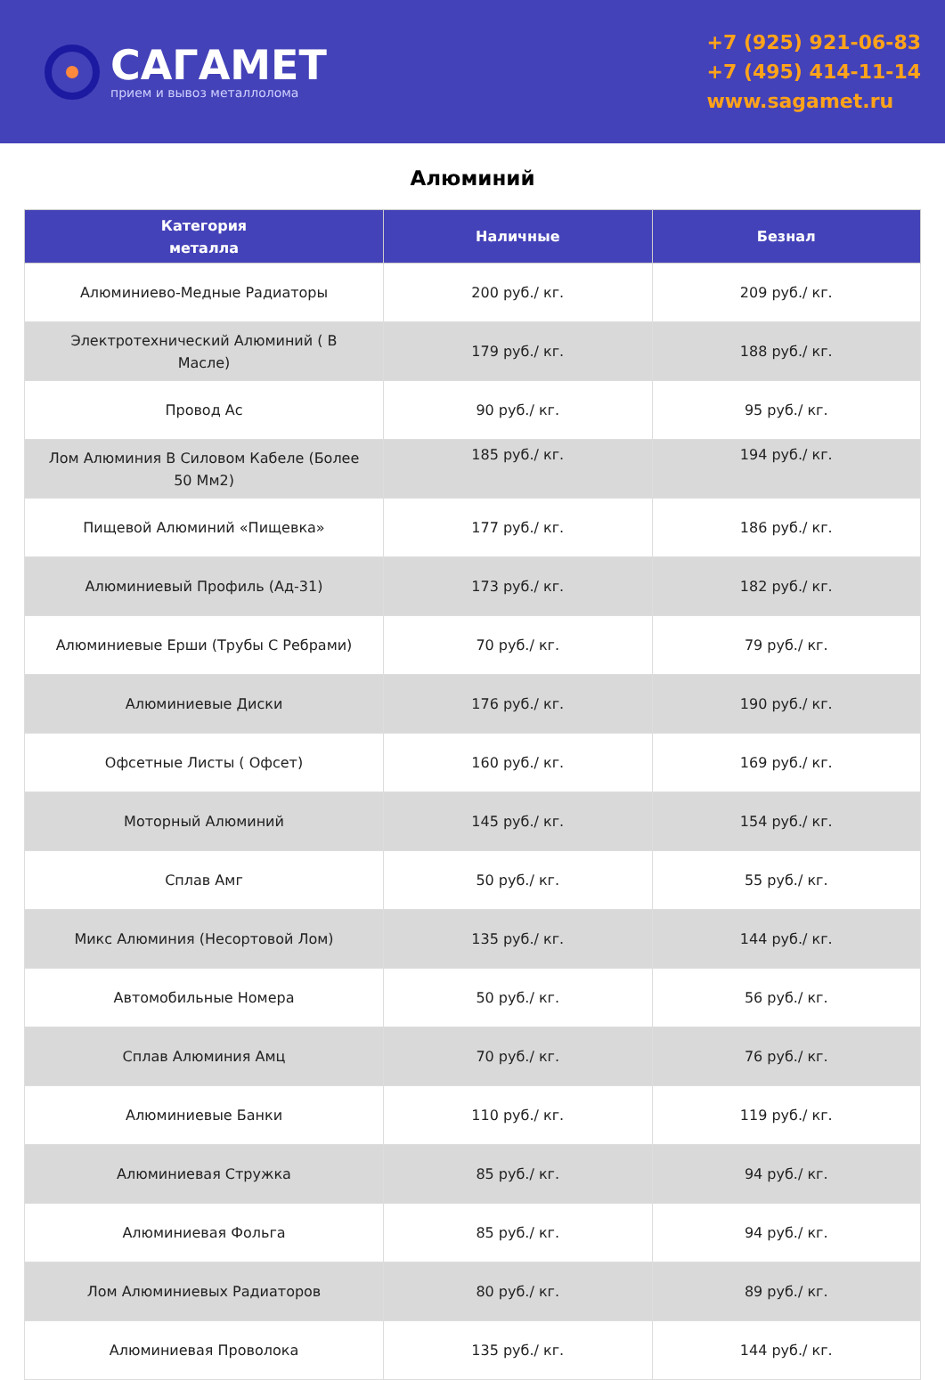САГАМЕТ
прием и вывоз металлолома
+7 (925) 921-06-83
+7 (495) 414-11-14
www.sagamet.ru
Алюминий
| Категория металла | Наличные | Безнал |
| --- | --- | --- |
| Алюминиево-Медные Радиаторы | 200 руб./ кг. | 209 руб./ кг. |
| Электротехнический Алюминий ( В Масле) | 179 руб./ кг. | 188 руб./ кг. |
| Провод Ас | 90 руб./ кг. | 95 руб./ кг. |
| Лом Алюминия В Силовом Кабеле (Более 50 Мм2) | 185 руб./ кг. | 194 руб./ кг. |
| Пищевой Алюминий «Пищевка» | 177 руб./ кг. | 186 руб./ кг. |
| Алюминиевый Профиль (Ад-31) | 173 руб./ кг. | 182 руб./ кг. |
| Алюминиевые Ерши (Трубы С Ребрами) | 70 руб./ кг. | 79 руб./ кг. |
| Алюминиевые Диски | 176 руб./ кг. | 190 руб./ кг. |
| Офсетные Листы ( Офсет) | 160 руб./ кг. | 169 руб./ кг. |
| Моторный Алюминий | 145 руб./ кг. | 154 руб./ кг. |
| Сплав Амг | 50 руб./ кг. | 55 руб./ кг. |
| Микс Алюминия (Несортовой Лом) | 135 руб./ кг. | 144 руб./ кг. |
| Автомобильные Номера | 50 руб./ кг. | 56 руб./ кг. |
| Сплав Алюминия Амц | 70 руб./ кг. | 76 руб./ кг. |
| Алюминиевые Банки | 110 руб./ кг. | 119 руб./ кг. |
| Алюминиевая Стружка | 85 руб./ кг. | 94 руб./ кг. |
| Алюминиевая Фольга | 85 руб./ кг. | 94 руб./ кг. |
| Лом Алюминиевых Радиаторов | 80 руб./ кг. | 89 руб./ кг. |
| Алюминиевая Проволока | 135 руб./ кг. | 144 руб./ кг. |